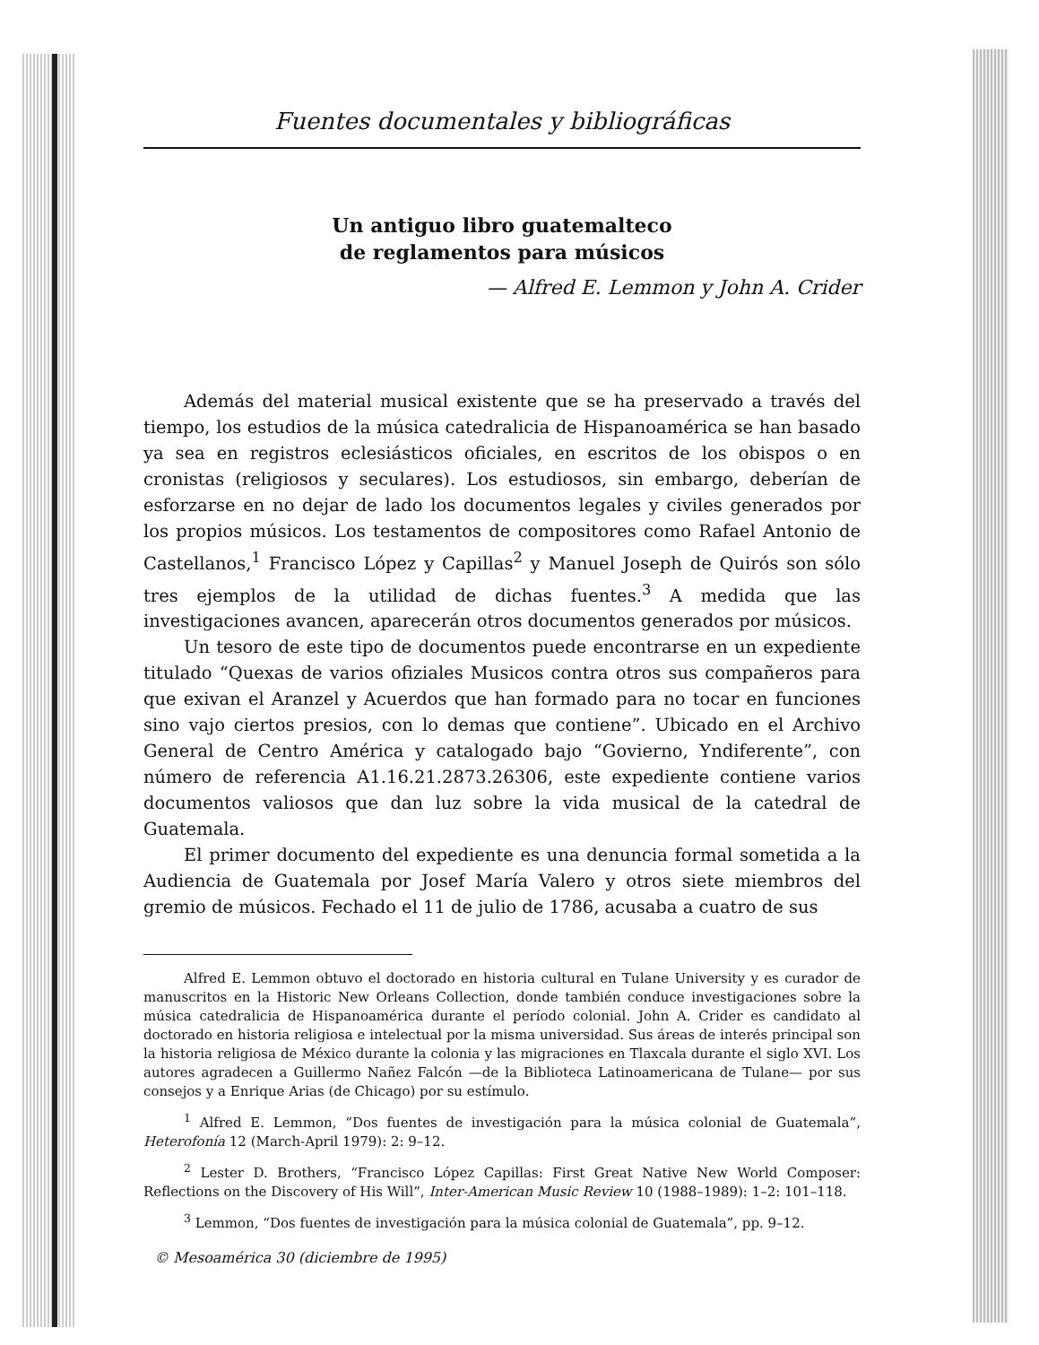Fuentes documentales y bibliográficas
Un antiguo libro guatemalteco
de reglamentos para músicos
— Alfred E. Lemmon y John A. Crider
Además del material musical existente que se ha preservado a través del tiempo, los estudios de la música catedralicia de Hispanoamérica se han basado ya sea en registros eclesiásticos oficiales, en escritos de los obispos o en cronistas (religiosos y seculares). Los estudiosos, sin embargo, deberían de esforzarse en no dejar de lado los documentos legales y civiles generados por los propios músicos. Los testamentos de compositores como Rafael Antonio de Castellanos,<sup>1</sup> Francisco López y Capillas<sup>2</sup> y Manuel Joseph de Quirós son sólo tres ejemplos de la utilidad de dichas fuentes.<sup>3</sup> A medida que las investigaciones avancen, aparecerán otros documentos generados por músicos.
Un tesoro de este tipo de documentos puede encontrarse en un expediente titulado “Quexas de varios ofiziales Musicos contra otros sus compañeros para que exivan el Aranzel y Acuerdos que han formado para no tocar en funciones sino vajo ciertos presios, con lo demas que contiene”. Ubicado en el Archivo General de Centro América y catalogado bajo “Govierno, Yndiferente”, con número de referencia A1.16.21.2873.26306, este expediente contiene varios documentos valiosos que dan luz sobre la vida musical de la catedral de Guatemala.
El primer documento del expediente es una denuncia formal sometida a la Audiencia de Guatemala por Josef María Valero y otros siete miembros del gremio de músicos. Fechado el 11 de julio de 1786, acusaba a cuatro de sus
Alfred E. Lemmon obtuvo el doctorado en historia cultural en Tulane University y es curador de manuscritos en la Historic New Orleans Collection, donde también conduce investigaciones sobre la música catedralicia de Hispanoamérica durante el período colonial. John A. Crider es candidato al doctorado en historia religiosa e intelectual por la misma universidad. Sus áreas de interés principal son la historia religiosa de México durante la colonia y las migraciones en Tlaxcala durante el siglo XVI. Los autores agradecen a Guillermo Nañez Falcón —de la Biblioteca Latinoamericana de Tulane— por sus consejos y a Enrique Arias (de Chicago) por su estímulo.
<sup>1</sup> Alfred E. Lemmon, “Dos fuentes de investigación para la música colonial de Guatemala”, Heterofonía 12 (March-April 1979): 2: 9–12.
<sup>2</sup> Lester D. Brothers, “Francisco López Capillas: First Great Native New World Composer: Reflections on the Discovery of His Will”, Inter-American Music Review 10 (1988–1989): 1–2: 101–118.
<sup>3</sup> Lemmon, “Dos fuentes de investigación para la música colonial de Guatemala”, pp. 9–12.
© Mesoamérica 30 (diciembre de 1995)